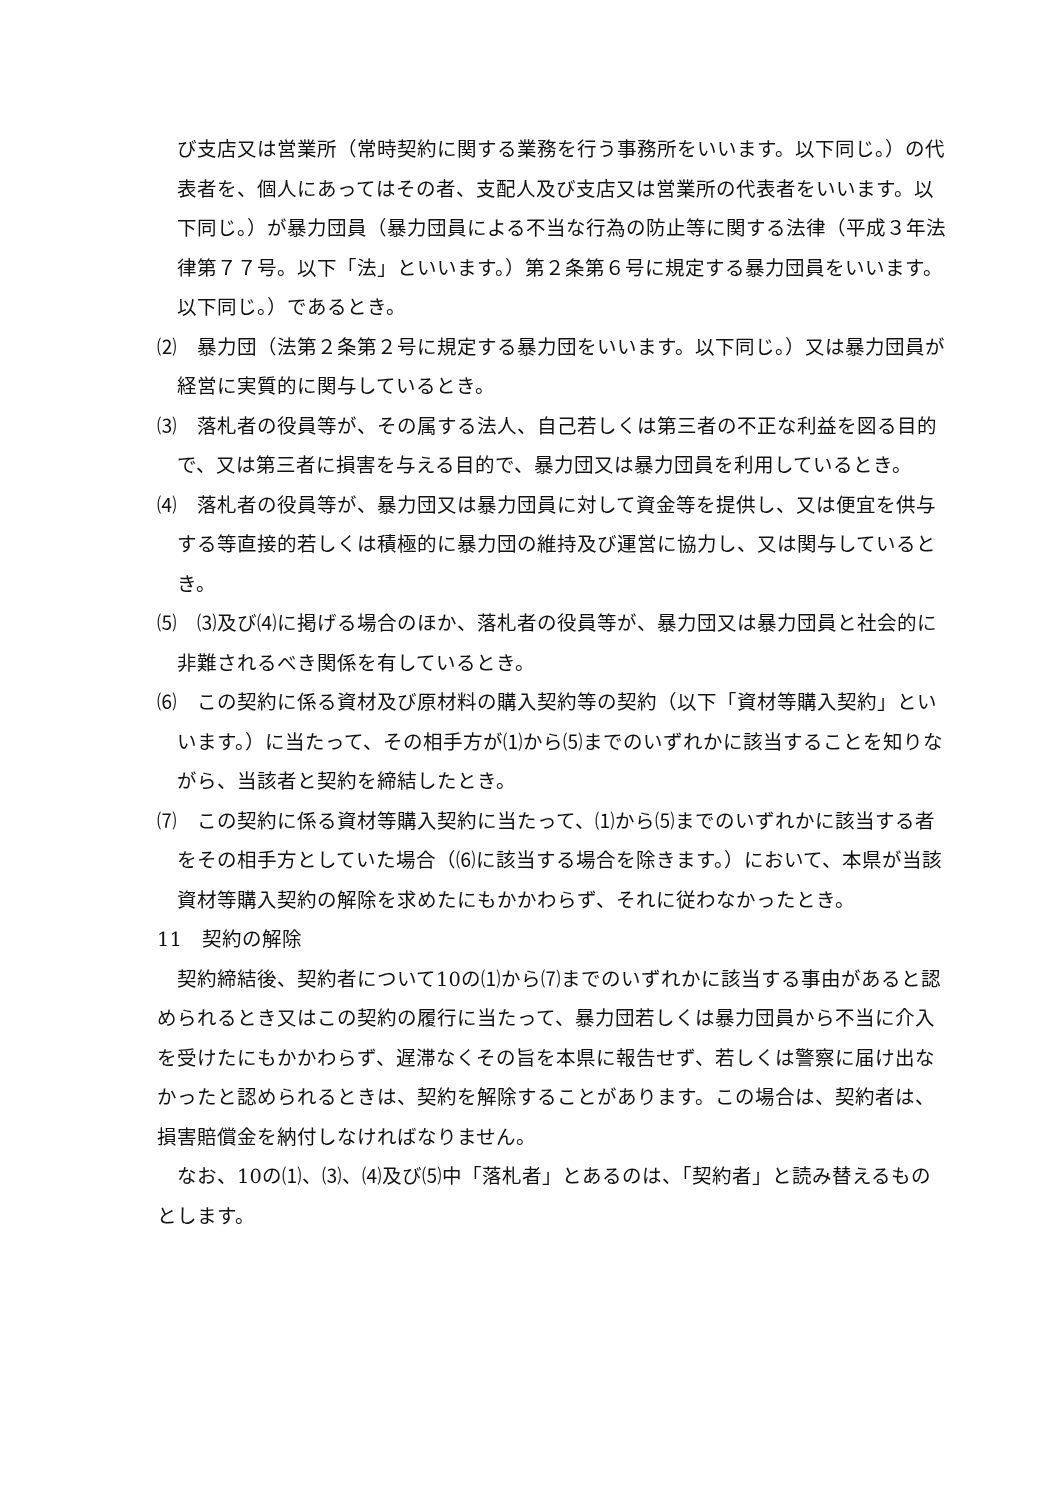び支店又は営業所（常時契約に関する業務を行う事務所をいいます。以下同じ。）の代表者を、個人にあってはその者、支配人及び支店又は営業所の代表者をいいます。以下同じ。）が暴力団員（暴力団員による不当な行為の防止等に関する法律（平成３年法律第７７号。以下「法」といいます。）第２条第６号に規定する暴力団員をいいます。以下同じ。）であるとき。
⑵　暴力団（法第２条第２号に規定する暴力団をいいます。以下同じ。）又は暴力団員が経営に実質的に関与しているとき。
⑶　落札者の役員等が、その属する法人、自己若しくは第三者の不正な利益を図る目的で、又は第三者に損害を与える目的で、暴力団又は暴力団員を利用しているとき。
⑷　落札者の役員等が、暴力団又は暴力団員に対して資金等を提供し、又は便宜を供与する等直接的若しくは積極的に暴力団の維持及び運営に協力し、又は関与しているとき。
⑸　⑶及び⑷に掲げる場合のほか、落札者の役員等が、暴力団又は暴力団員と社会的に非難されるべき関係を有しているとき。
⑹　この契約に係る資材及び原材料の購入契約等の契約（以下「資材等購入契約」といいます。）に当たって、その相手方が⑴から⑸までのいずれかに該当することを知りながら、当該者と契約を締結したとき。
⑺　この契約に係る資材等購入契約に当たって、⑴から⑸までのいずれかに該当する者をその相手方としていた場合（⑹に該当する場合を除きます。）において、本県が当該資材等購入契約の解除を求めたにもかかわらず、それに従わなかったとき。
11　契約の解除
契約締結後、契約者について10の⑴から⑺までのいずれかに該当する事由があると認められるとき又はこの契約の履行に当たって、暴力団若しくは暴力団員から不当に介入を受けたにもかかわらず、遅滞なくその旨を本県に報告せず、若しくは警察に届け出なかったと認められるときは、契約を解除することがあります。この場合は、契約者は、損害賠償金を納付しなければなりません。
なお、10の⑴、⑶、⑷及び⑸中「落札者」とあるのは、「契約者」と読み替えるものとします。